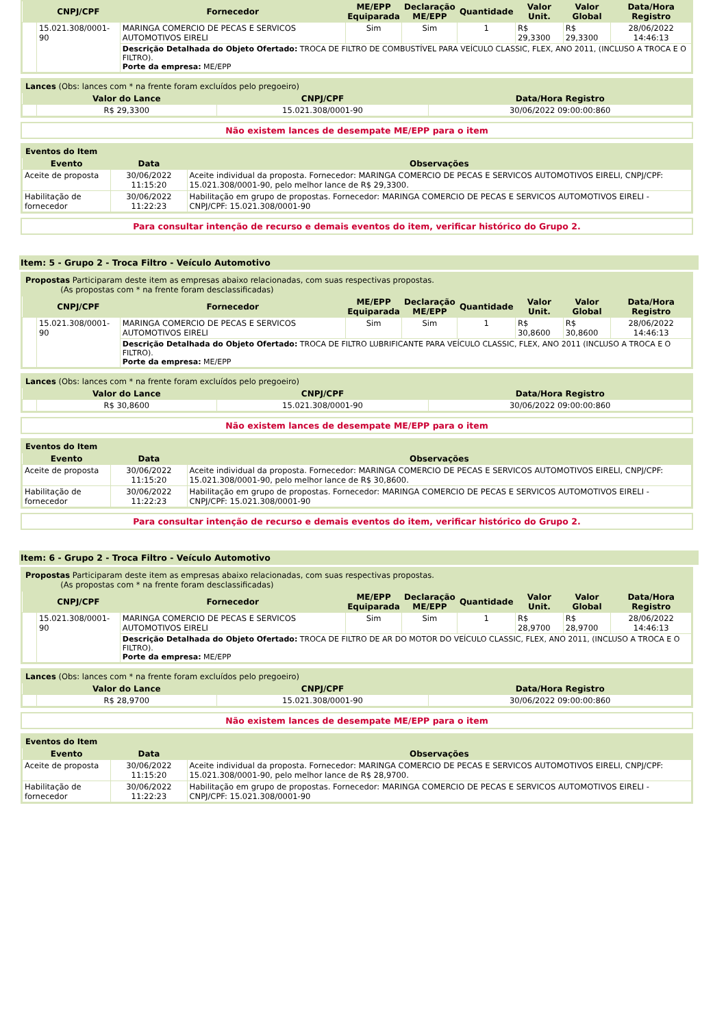| | CNPJ/CPF | Fornecedor | ME/EPP Equiparada | Declaração ME/EPP | Quantidade | Valor Unit. | Valor Global | Data/Hora Registro |
| --- | --- | --- | --- | --- | --- | --- | --- | --- |
| | 15.021.308/0001-90 | MARINGA COMERCIO DE PECAS E SERVICOS AUTOMOTIVOS EIRELI | Sim | Sim | 1 | R$ 29,3300 | R$ 29,3300 | 28/06/2022 14:46:13 |
| | | Descrição Detalhada do Objeto Ofertado: TROCA DE FILTRO DE COMBUSTÍVEL PARA VEÍCULO CLASSIC, FLEX, ANO 2011, (INCLUSO A TROCA E O FILTRO). Porte da empresa: ME/EPP | | | | | | |
| Lances (Obs: lances com * na frente foram excluídos pelo pregoeiro) | | | |
| | Valor do Lance | CNPJ/CPF | Data/Hora Registro |
| | R$ 29,3300 | 15.021.308/0001-90 | 30/06/2022 09:00:00:860 |
Não existem lances de desempate ME/EPP para o item
| Eventos do Item | | |
| Evento | Data | Observações |
| Aceite de proposta | 30/06/2022 11:15:20 | Aceite individual da proposta. Fornecedor: MARINGA COMERCIO DE PECAS E SERVICOS AUTOMOTIVOS EIRELI, CNPJ/CPF: 15.021.308/0001-90, pelo melhor lance de R$ 29,3300. |
| Habilitação de fornecedor | 30/06/2022 11:22:23 | Habilitação em grupo de propostas. Fornecedor: MARINGA COMERCIO DE PECAS E SERVICOS AUTOMOTIVOS EIRELI - CNPJ/CPF: 15.021.308/0001-90 |
Para consultar intenção de recurso e demais eventos do item, verificar histórico do Grupo 2.
Item: 5 - Grupo 2 - Troca Filtro - Veículo Automotivo
| Propostas Participaram deste item as empresas abaixo relacionadas, com suas respectivas propostas. (As propostas com * na frente foram desclassificadas) | | | | | | | | |
| | CNPJ/CPF | Fornecedor | ME/EPP Equiparada | Declaração ME/EPP | Quantidade | Valor Unit. | Valor Global | Data/Hora Registro |
| | 15.021.308/0001-90 | MARINGA COMERCIO DE PECAS E SERVICOS AUTOMOTIVOS EIRELI | Sim | Sim | 1 | R$ 30,8600 | R$ 30,8600 | 28/06/2022 14:46:13 |
| | | Descrição Detalhada do Objeto Ofertado: TROCA DE FILTRO LUBRIFICANTE PARA VEÍCULO CLASSIC, FLEX, ANO 2011 (INCLUSO A TROCA E O FILTRO). Porte da empresa: ME/EPP | | | | | | |
| Lances (Obs: lances com * na frente foram excluídos pelo pregoeiro) | | | |
| | Valor do Lance | CNPJ/CPF | Data/Hora Registro |
| | R$ 30,8600 | 15.021.308/0001-90 | 30/06/2022 09:00:00:860 |
Não existem lances de desempate ME/EPP para o item
| Eventos do Item | | |
| Evento | Data | Observações |
| Aceite de proposta | 30/06/2022 11:15:20 | Aceite individual da proposta. Fornecedor: MARINGA COMERCIO DE PECAS E SERVICOS AUTOMOTIVOS EIRELI, CNPJ/CPF: 15.021.308/0001-90, pelo melhor lance de R$ 30,8600. |
| Habilitação de fornecedor | 30/06/2022 11:22:23 | Habilitação em grupo de propostas. Fornecedor: MARINGA COMERCIO DE PECAS E SERVICOS AUTOMOTIVOS EIRELI - CNPJ/CPF: 15.021.308/0001-90 |
Para consultar intenção de recurso e demais eventos do item, verificar histórico do Grupo 2.
Item: 6 - Grupo 2 - Troca Filtro - Veículo Automotivo
| Propostas Participaram deste item as empresas abaixo relacionadas, com suas respectivas propostas. (As propostas com * na frente foram desclassificadas) | | | | | | | | |
| | CNPJ/CPF | Fornecedor | ME/EPP Equiparada | Declaração ME/EPP | Quantidade | Valor Unit. | Valor Global | Data/Hora Registro |
| | 15.021.308/0001-90 | MARINGA COMERCIO DE PECAS E SERVICOS AUTOMOTIVOS EIRELI | Sim | Sim | 1 | R$ 28,9700 | R$ 28,9700 | 28/06/2022 14:46:13 |
| | | Descrição Detalhada do Objeto Ofertado: TROCA DE FILTRO DE AR DO MOTOR DO VEÍCULO CLASSIC, FLEX, ANO 2011, (INCLUSO A TROCA E O FILTRO). Porte da empresa: ME/EPP | | | | | | |
| Lances (Obs: lances com * na frente foram excluídos pelo pregoeiro) | | | |
| | Valor do Lance | CNPJ/CPF | Data/Hora Registro |
| | R$ 28,9700 | 15.021.308/0001-90 | 30/06/2022 09:00:00:860 |
Não existem lances de desempate ME/EPP para o item
| Eventos do Item | | |
| Evento | Data | Observações |
| Aceite de proposta | 30/06/2022 11:15:20 | Aceite individual da proposta. Fornecedor: MARINGA COMERCIO DE PECAS E SERVICOS AUTOMOTIVOS EIRELI, CNPJ/CPF: 15.021.308/0001-90, pelo melhor lance de R$ 28,9700. |
| Habilitação de fornecedor | 30/06/2022 11:22:23 | Habilitação em grupo de propostas. Fornecedor: MARINGA COMERCIO DE PECAS E SERVICOS AUTOMOTIVOS EIRELI - CNPJ/CPF: 15.021.308/0001-90 |